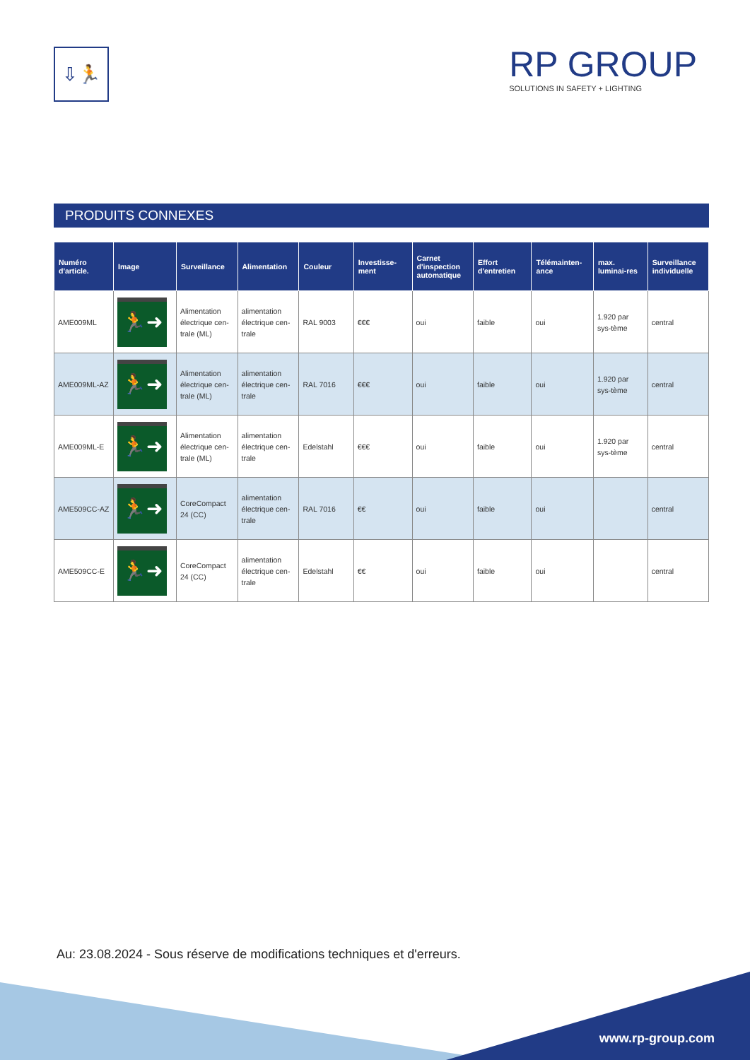⇩🏃
RP GROUP
SOLUTIONS IN SAFETY + LIGHTING
PRODUITS CONNEXES
| Numéro d'article. | Image | Surveillance | Alimentation | Couleur | Investisse-ment | Carnet d'inspection automatique | Effort d'entretien | Télémainten-ance | max. luminai-res | Surveillance individuelle |
| --- | --- | --- | --- | --- | --- | --- | --- | --- | --- | --- |
| AME009ML | 🏃➜ | Alimentation électrique cen-trale (ML) | alimentation électrique cen-trale | RAL 9003 | €€€ | oui | faible | oui | 1.920 par sys-tème | central |
| AME009ML-AZ | 🏃➜ | Alimentation électrique cen-trale (ML) | alimentation électrique cen-trale | RAL 7016 | €€€ | oui | faible | oui | 1.920 par sys-tème | central |
| AME009ML-E | 🏃➜ | Alimentation électrique cen-trale (ML) | alimentation électrique cen-trale | Edelstahl | €€€ | oui | faible | oui | 1.920 par sys-tème | central |
| AME509CC-AZ | 🏃➜ | CoreCompact 24 (CC) | alimentation électrique cen-trale | RAL 7016 | €€ | oui | faible | oui | | central |
| AME509CC-E | 🏃➜ | CoreCompact 24 (CC) | alimentation électrique cen-trale | Edelstahl | €€ | oui | faible | oui | | central |
Au: 23.08.2024 - Sous réserve de modifications techniques et d'erreurs.
www.rp-group.com